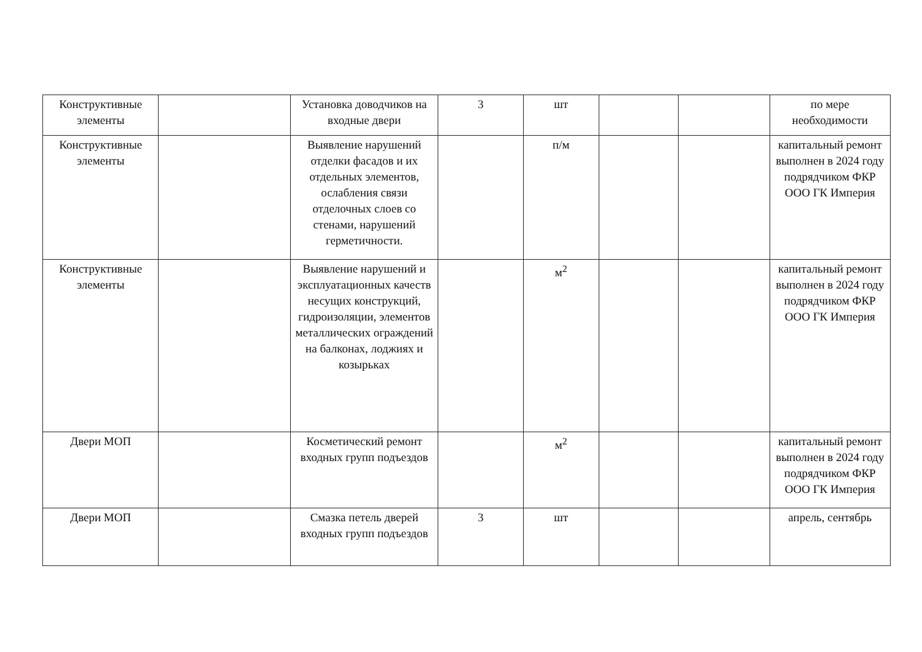| Конструктивные элементы | | Установка доводчиков на входные двери | 3 | шт | | | по мере необходимости |
| Конструктивные элементы | | Выявление нарушений отделки фасадов и их отдельных элементов, ослабления связи отделочных слоев со стенами, нарушений герметичности. | | п/м | | | капитальный ремонт выполнен в 2024 году подрядчиком ФКР ООО ГК Империя |
| Конструктивные элементы | | Выявление нарушений и эксплуатационных качеств несущих конструкций, гидроизоляции, элементов металлических ограждений на балконах, лоджиях и козырьках | | м<sup>2</sup> | | | капитальный ремонт выполнен в 2024 году подрядчиком ФКР ООО ГК Империя |
| Двери МОП | | Косметический ремонт входных групп подъездов | | м<sup>2</sup> | | | капитальный ремонт выполнен в 2024 году подрядчиком ФКР ООО ГК Империя |
| Двери МОП | | Смазка петель дверей входных групп подъездов | 3 | шт | | | апрель, сентябрь |